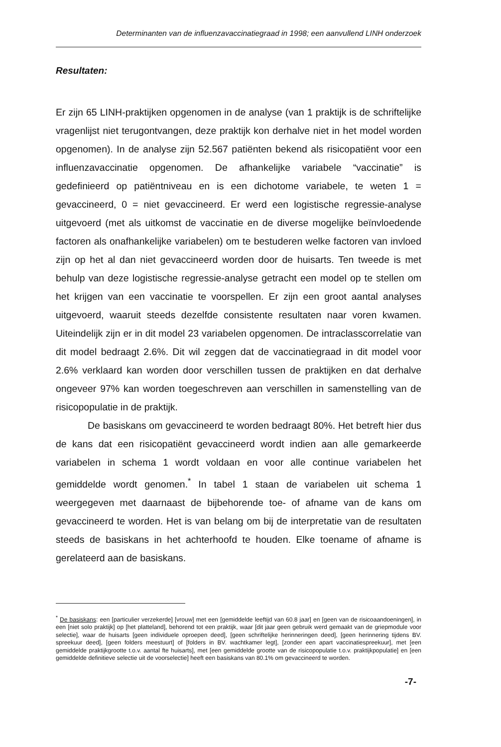Determinanten van de influenzavaccinatiegraad in 1998; een aanvullend LINH onderzoek
Resultaten:
Er zijn 65 LINH-praktijken opgenomen in de analyse (van 1 praktijk is de schriftelijke vragenlijst niet terugontvangen, deze praktijk kon derhalve niet in het model worden opgenomen). In de analyse zijn 52.567 patiënten bekend als risicopatiënt voor een influenzavaccinatie opgenomen. De afhankelijke variabele “vaccinatie” is gedefinieerd op patiëntniveau en is een dichotome variabele, te weten 1 = gevaccineerd, 0 = niet gevaccineerd. Er werd een logistische regressie-analyse uitgevoerd (met als uitkomst de vaccinatie en de diverse mogelijke beïnvloedende factoren als onafhankelijke variabelen) om te bestuderen welke factoren van invloed zijn op het al dan niet gevaccineerd worden door de huisarts. Ten tweede is met behulp van deze logistische regressie-analyse getracht een model op te stellen om het krijgen van een vaccinatie te voorspellen. Er zijn een groot aantal analyses uitgevoerd, waaruit steeds dezelfde consistente resultaten naar voren kwamen. Uiteindelijk zijn er in dit model 23 variabelen opgenomen. De intraclasscorrelatie van dit model bedraagt 2.6%. Dit wil zeggen dat de vaccinatiegraad in dit model voor 2.6% verklaard kan worden door verschillen tussen de praktijken en dat derhalve ongeveer 97% kan worden toegeschreven aan verschillen in samenstelling van de risicopopulatie in de praktijk.
De basiskans om gevaccineerd te worden bedraagt 80%. Het betreft hier dus de kans dat een risicopatiënt gevaccineerd wordt indien aan alle gemarkeerde variabelen in schema 1 wordt voldaan en voor alle continue variabelen het gemiddelde wordt genomen.<sup>*</sup> In tabel 1 staan de variabelen uit schema 1 weergegeven met daarnaast de bijbehorende toe- of afname van de kans om gevaccineerd te worden. Het is van belang om bij de interpretatie van de resultaten steeds de basiskans in het achterhoofd te houden. Elke toename of afname is gerelateerd aan de basiskans.
<sup>*</sup> De basiskans: een [particulier verzekerde] [vrouw] met een [gemiddelde leeftijd van 60.8 jaar] en [geen van de risicoaandoeningen], in een [niet solo praktijk] op [het platteland], behorend tot een praktijk, waar [dit jaar geen gebruik werd gemaakt van de griepmodule voor selectie], waar de huisarts [geen individuele oproepen deed], [geen schriftelijke herinneringen deed], [geen herinnering tijdens BV. spreekuur deed], [geen folders meestuurt] of [folders in BV. wachtkamer legt], [zonder een apart vaccinatiespreekuur], met [een gemiddelde praktijkgrootte t.o.v. aantal fte huisarts], met [een gemiddelde grootte van de risicopopulatie t.o.v. praktijkpopulatie] en [een gemiddelde definitieve selectie uit de voorselectie] heeft een basiskans van 80.1% om gevaccineerd te worden.
-7-